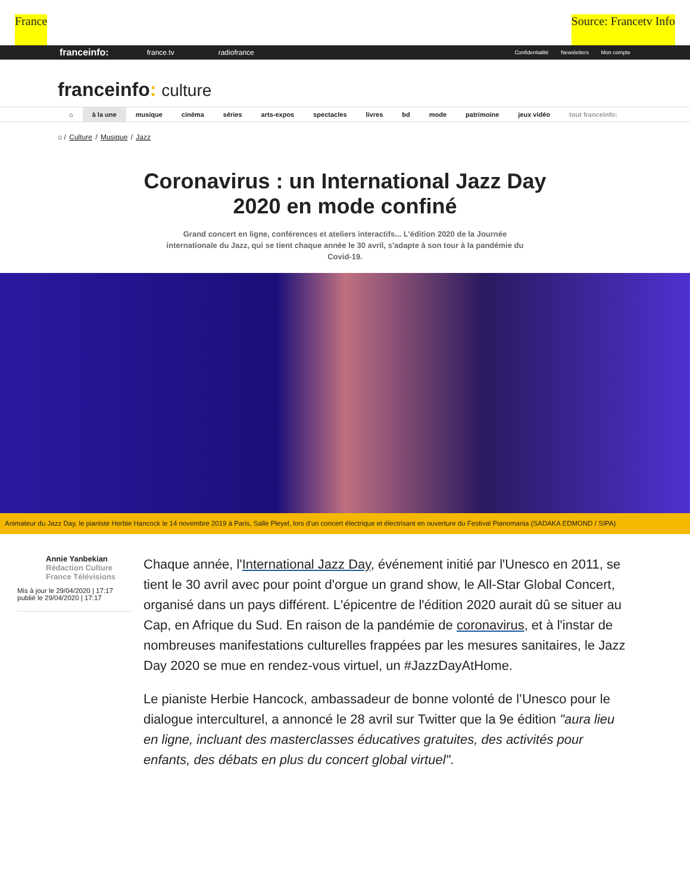France Source: Francetv Info
franceinfo: france.tv radiofrance
Confidentialité Newsletters Mon compte
franceinfo: culture
⌂ à la une musique cinéma séries arts-expos spectacles livres bd mode patrimoine jeux vidéo tout franceinfo:
⌂ / Culture / Musique / Jazz
Coronavirus : un International Jazz Day 2020 en mode confiné
Grand concert en ligne, conférences et ateliers interactifs... L'édition 2020 de la Journée internationale du Jazz, qui se tient chaque année le 30 avril, s'adapte à son tour à la pandémie du Covid-19.
Animateur du Jazz Day, le pianiste Herbie Hancock le 14 novembre 2019 à Paris, Salle Pleyel, lors d'un concert électrique et électrisant en ouverture du Festival Pianomania (SADAKA EDMOND / SIPA)
Annie Yanbekian
Rédaction Culture
France Télévisions
Mis à jour le 29/04/2020 | 17:17
publié le 29/04/2020 | 17:17
Chaque année, l'International Jazz Day, événement initié par l'Unesco en 2011, se tient le 30 avril avec pour point d'orgue un grand show, le All-Star Global Concert, organisé dans un pays différent. L'épicentre de l'édition 2020 aurait dû se situer au Cap, en Afrique du Sud. En raison de la pandémie de coronavirus, et à l'instar de nombreuses manifestations culturelles frappées par les mesures sanitaires, le Jazz Day 2020 se mue en rendez-vous virtuel, un #JazzDayAtHome.
Le pianiste Herbie Hancock, ambassadeur de bonne volonté de l’Unesco pour le dialogue interculturel, a annoncé le 28 avril sur Twitter que la 9e édition "aura lieu en ligne, incluant des masterclasses éducatives gratuites, des activités pour enfants, des débats en plus du concert global virtuel".